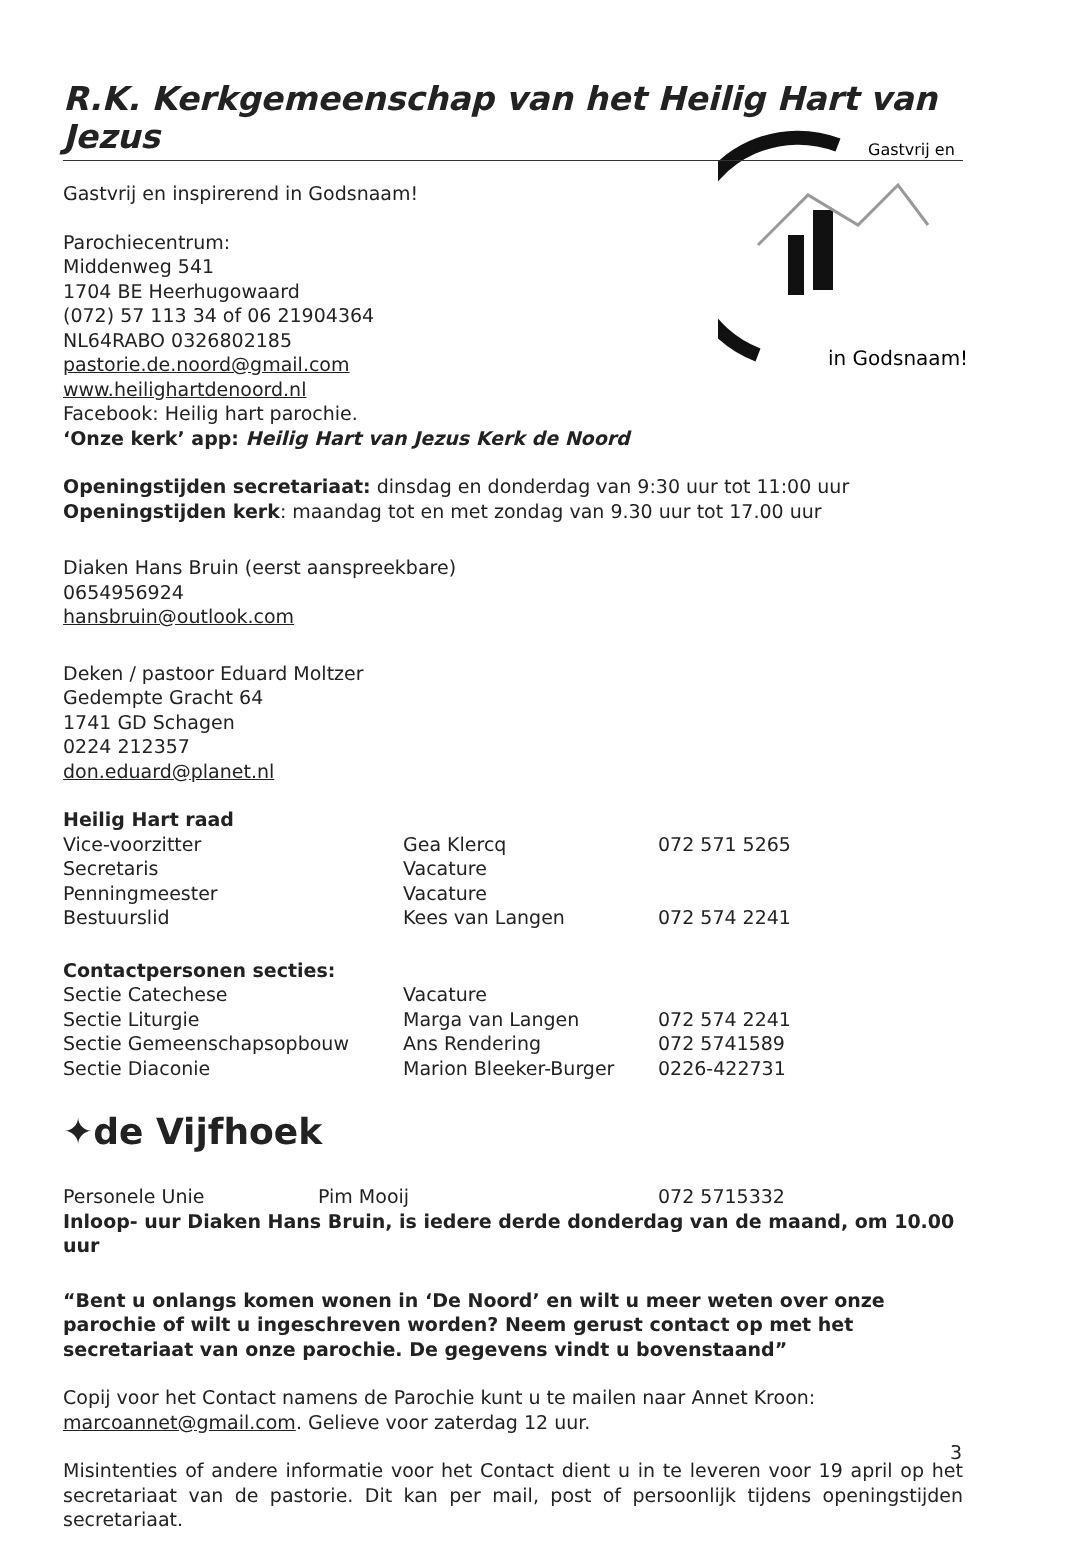Gastvrij en
in Godsnaam!
R.K. Kerkgemeenschap van het Heilig Hart van Jezus
Gastvrij en inspirerend in Godsnaam!
Parochiecentrum:
Middenweg 541
1704 BE Heerhugowaard
(072) 57 113 34 of 06 21904364
NL64RABO 0326802185
pastorie.de.noord@gmail.com
www.heilighartdenoord.nl
Facebook: Heilig hart parochie.
‘Onze kerk’ app: Heilig Hart van Jezus Kerk de Noord
Openingstijden secretariaat: dinsdag en donderdag van 9:30 uur tot 11:00 uur
Openingstijden kerk: maandag tot en met zondag van 9.30 uur tot 17.00 uur
Diaken Hans Bruin (eerst aanspreekbare)
0654956924
hansbruin@outlook.com
Deken / pastoor Eduard Moltzer
Gedempte Gracht 64
1741 GD Schagen
0224 212357
don.eduard@planet.nl
Heilig Hart raad
| Vice-voorzitter | Gea Klercq | 072 571 5265 |
| Secretaris | Vacature | |
| Penningmeester | Vacature | |
| Bestuurslid | Kees van Langen | 072 574 2241 |
Contactpersonen secties:
| Sectie Catechese | Vacature | |
| Sectie Liturgie | Marga van Langen | 072 574 2241 |
| Sectie Gemeenschapsopbouw | Ans Rendering | 072 5741589 |
| Sectie Diaconie | Marion Bleeker-Burger | 0226-422731 |
✦de Vijfhoek
| Personele Unie | Pim Mooij | 072 5715332 |
Inloop- uur Diaken Hans Bruin, is iedere derde donderdag van de maand, om 10.00 uur
“Bent u onlangs komen wonen in ‘De Noord’ en wilt u meer weten over onze parochie of wilt u ingeschreven worden? Neem gerust contact op met het secretariaat van onze parochie. De gegevens vindt u bovenstaand”
Copij voor het Contact namens de Parochie kunt u te mailen naar Annet Kroon:
marcoannet@gmail.com. Gelieve voor zaterdag 12 uur.
Misintenties of andere informatie voor het Contact dient u in te leveren voor 19 april op het secretariaat van de pastorie. Dit kan per mail, post of persoonlijk tijdens openingstijden secretariaat.
3